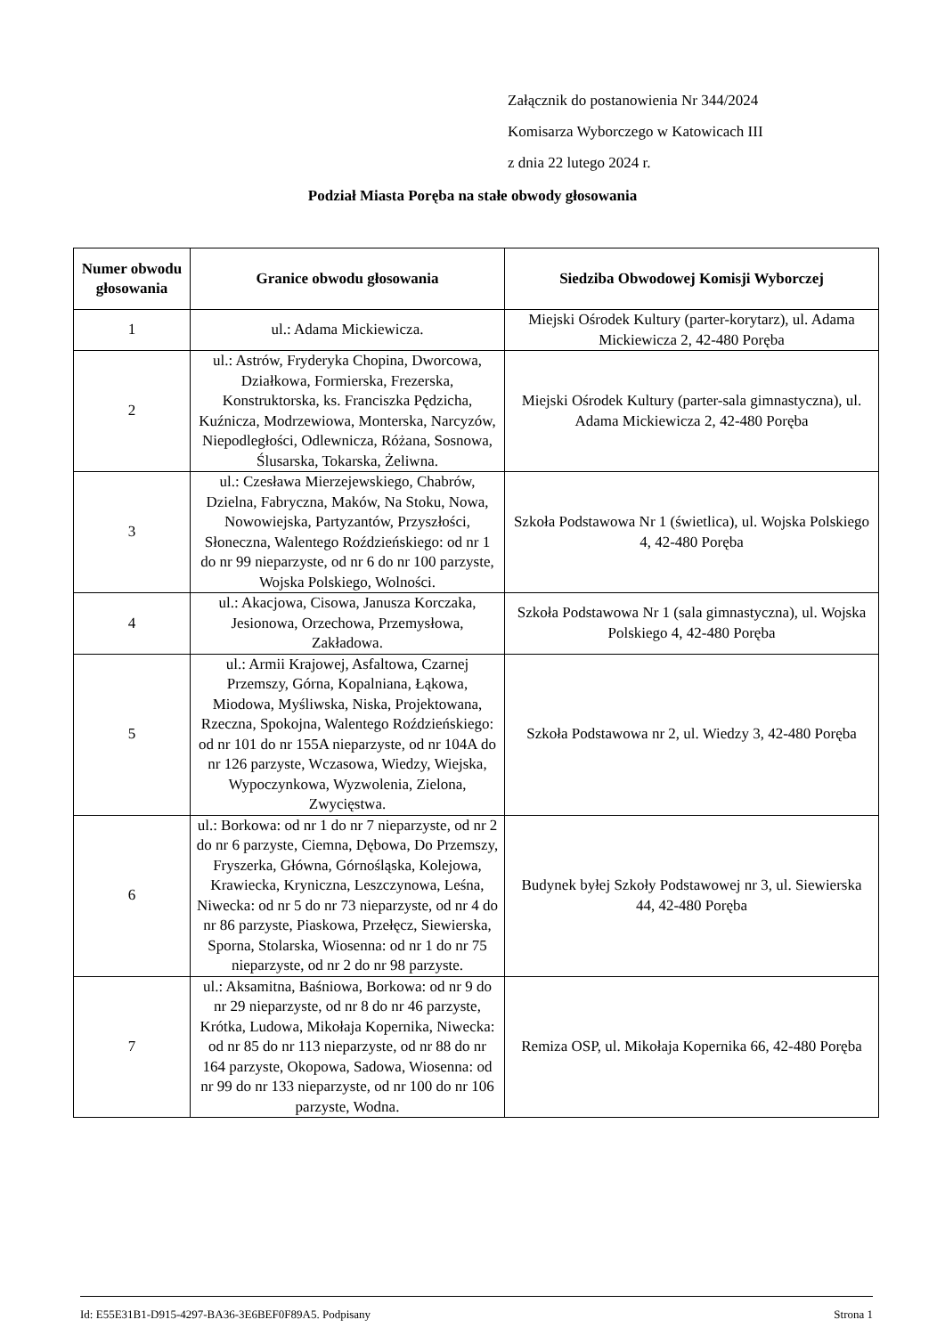Załącznik do postanowienia Nr 344/2024
Komisarza Wyborczego w Katowicach III
z dnia 22 lutego 2024 r.
Podział Miasta Poręba na stałe obwody głosowania
| Numer obwodu głosowania | Granice obwodu głosowania | Siedziba Obwodowej Komisji Wyborczej |
| --- | --- | --- |
| 1 | ul.: Adama Mickiewicza. | Miejski Ośrodek Kultury (parter-korytarz), ul. Adama Mickiewicza 2, 42-480 Poręba |
| 2 | ul.: Astrów, Fryderyka Chopina, Dworcowa, Działkowa, Formierska, Frezerska, Konstruktorska, ks. Franciszka Pędzicha, Kuźnicza, Modrzewiowa, Monterska, Narcyzów, Niepodległości, Odlewnicza, Różana, Sosnowa, Ślusarska, Tokarska, Żeliwna. | Miejski Ośrodek Kultury (parter-sala gimnastyczna), ul. Adama Mickiewicza 2, 42-480 Poręba |
| 3 | ul.: Czesława Mierzejewskiego, Chabrów, Dzielna, Fabryczna, Maków, Na Stoku, Nowa, Nowowiejska, Partyzantów, Przyszłości, Słoneczna, Walentego Roździeńskiego: od nr 1 do nr 99 nieparzyste, od nr 6 do nr 100 parzyste, Wojska Polskiego, Wolności. | Szkoła Podstawowa Nr 1 (świetlica), ul. Wojska Polskiego 4, 42-480 Poręba |
| 4 | ul.: Akacjowa, Cisowa, Janusza Korczaka, Jesionowa, Orzechowa, Przemysłowa, Zakładowa. | Szkoła Podstawowa Nr 1 (sala gimnastyczna), ul. Wojska Polskiego 4, 42-480 Poręba |
| 5 | ul.: Armii Krajowej, Asfaltowa, Czarnej Przemszy, Górna, Kopalniana, Łąkowa, Miodowa, Myśliwska, Niska, Projektowana, Rzeczna, Spokojna, Walentego Roździeńskiego: od nr 101 do nr 155A nieparzyste, od nr 104A do nr 126 parzyste, Wczasowa, Wiedzy, Wiejska, Wypoczynkowa, Wyzwolenia, Zielona, Zwycięstwa. | Szkoła Podstawowa nr 2, ul. Wiedzy 3, 42-480 Poręba |
| 6 | ul.: Borkowa: od nr 1 do nr 7 nieparzyste, od nr 2 do nr 6 parzyste, Ciemna, Dębowa, Do Przemszy, Fryszerka, Główna, Górnośląska, Kolejowa, Krawiecka, Kryniczna, Leszczynowa, Leśna, Niwecka: od nr 5 do nr 73 nieparzyste, od nr 4 do nr 86 parzyste, Piaskowa, Przełęcz, Siewierska, Sporna, Stolarska, Wiosenna: od nr 1 do nr 75 nieparzyste, od nr 2 do nr 98 parzyste. | Budynek byłej Szkoły Podstawowej nr 3, ul. Siewierska 44, 42-480 Poręba |
| 7 | ul.: Aksamitna, Baśniowa, Borkowa: od nr 9 do nr 29 nieparzyste, od nr 8 do nr 46 parzyste, Krótka, Ludowa, Mikołaja Kopernika, Niwecka: od nr 85 do nr 113 nieparzyste, od nr 88 do nr 164 parzyste, Okopowa, Sadowa, Wiosenna: od nr 99 do nr 133 nieparzyste, od nr 100 do nr 106 parzyste, Wodna. | Remiza OSP, ul. Mikołaja Kopernika 66, 42-480 Poręba |
Id: E55E31B1-D915-4297-BA36-3E6BEF0F89A5. Podpisany Strona 1